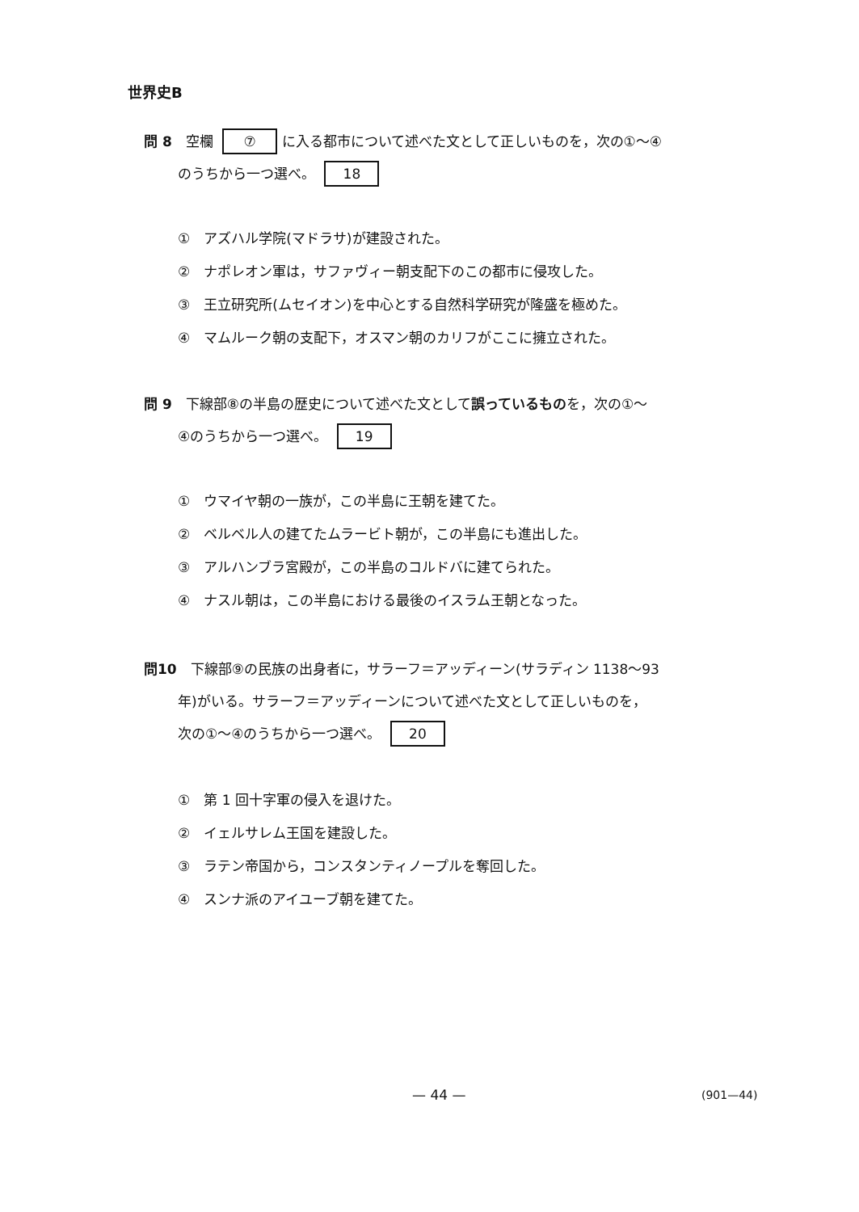世界史B
問 8　空欄 ⑦ に入る都市について述べた文として正しいものを，次の①～④
のうちから一つ選べ。 18
①　アズハル学院(マドラサ)が建設された。
②　ナポレオン軍は，サファヴィー朝支配下のこの都市に侵攻した。
③　王立研究所(ムセイオン)を中心とする自然科学研究が隆盛を極めた。
④　マムルーク朝の支配下，オスマン朝のカリフがここに擁立された。
問 9　下線部⑧の半島の歴史について述べた文として誤っているものを，次の①～
④のうちから一つ選べ。 19
①　ウマイヤ朝の一族が，この半島に王朝を建てた。
②　ベルベル人の建てたムラービト朝が，この半島にも進出した。
③　アルハンブラ宮殿が，この半島のコルドバに建てられた。
④　ナスル朝は，この半島における最後のイスラム王朝となった。
問10　下線部⑨の民族の出身者に，サラーフ＝アッディーン(サラディン 1138～93
年)がいる。サラーフ＝アッディーンについて述べた文として正しいものを，
次の①～④のうちから一つ選べ。 20
①　第 1 回十字軍の侵入を退けた。
②　イェルサレム王国を建設した。
③　ラテン帝国から，コンスタンティノープルを奪回した。
④　スンナ派のアイユーブ朝を建てた。
— 44 — (901—44)